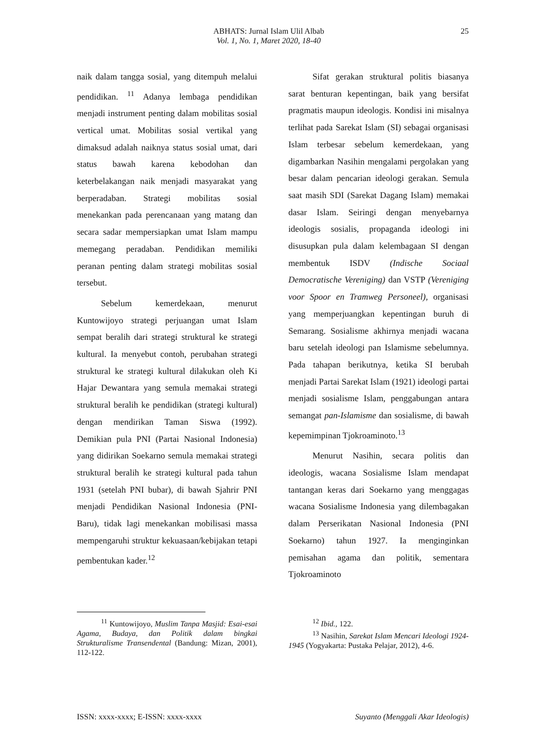ABHATS: Jurnal Islam Ulil Albab
Vol. 1, No. 1, Maret 2020, 18-40
25
naik dalam tangga sosial, yang ditempuh melalui pendidikan. <sup>11</sup> Adanya lembaga pendidikan menjadi instrument penting dalam mobilitas sosial vertical umat. Mobilitas sosial vertikal yang dimaksud adalah naiknya status sosial umat, dari status bawah karena kebodohan dan keterbelakangan naik menjadi masyarakat yang berperadaban. Strategi mobilitas sosial menekankan pada perencanaan yang matang dan secara sadar mempersiapkan umat Islam mampu memegang peradaban. Pendidikan memiliki peranan penting dalam strategi mobilitas sosial tersebut.
Sebelum kemerdekaan, menurut Kuntowijoyo strategi perjuangan umat Islam sempat beralih dari strategi struktural ke strategi kultural. Ia menyebut contoh, perubahan strategi struktural ke strategi kultural dilakukan oleh Ki Hajar Dewantara yang semula memakai strategi struktural beralih ke pendidikan (strategi kultural) dengan mendirikan Taman Siswa (1992). Demikian pula PNI (Partai Nasional Indonesia) yang didirikan Soekarno semula memakai strategi struktural beralih ke strategi kultural pada tahun 1931 (setelah PNI bubar), di bawah Sjahrir PNI menjadi Pendidikan Nasional Indonesia (PNI-Baru), tidak lagi menekankan mobilisasi massa mempengaruhi struktur kekuasaan/kebijakan tetapi pembentukan kader.<sup>12</sup>
Sifat gerakan struktural politis biasanya sarat benturan kepentingan, baik yang bersifat pragmatis maupun ideologis. Kondisi ini misalnya terlihat pada Sarekat Islam (SI) sebagai organisasi Islam terbesar sebelum kemerdekaan, yang digambarkan Nasihin mengalami pergolakan yang besar dalam pencarian ideologi gerakan. Semula saat masih SDI (Sarekat Dagang Islam) memakai dasar Islam. Seiringi dengan menyebarnya ideologis sosialis, propaganda ideologi ini disusupkan pula dalam kelembagaan SI dengan membentuk ISDV (Indische Sociaal Democratische Vereniging) dan VSTP (Vereniging voor Spoor en Tramweg Personeel), organisasi yang memperjuangkan kepentingan buruh di Semarang. Sosialisme akhirnya menjadi wacana baru setelah ideologi pan Islamisme sebelumnya. Pada tahapan berikutnya, ketika SI berubah menjadi Partai Sarekat Islam (1921) ideologi partai menjadi sosialisme Islam, penggabungan antara semangat pan-Islamisme dan sosialisme, di bawah kepemimpinan Tjokroaminoto.<sup>13</sup>
Menurut Nasihin, secara politis dan ideologis, wacana Sosialisme Islam mendapat tantangan keras dari Soekarno yang menggagas wacana Sosialisme Indonesia yang dilembagakan dalam Perserikatan Nasional Indonesia (PNI Soekarno) tahun 1927. Ia menginginkan pemisahan agama dan politik, sementara Tjokroaminoto
<sup>11</sup> Kuntowijoyo, Muslim Tanpa Masjid: Esai-esai Agama, Budaya, dan Politik dalam bingkai Strukturalisme Transendental (Bandung: Mizan, 2001), 112-122.
<sup>12</sup> Ibid., 122.
<sup>13</sup> Nasihin, Sarekat Islam Mencari Ideologi 1924-1945 (Yogyakarta: Pustaka Pelajar, 2012), 4-6.
ISSN: xxxx-xxxx; E-ISSN: xxxx-xxxx Suyanto (Menggali Akar Ideologis)